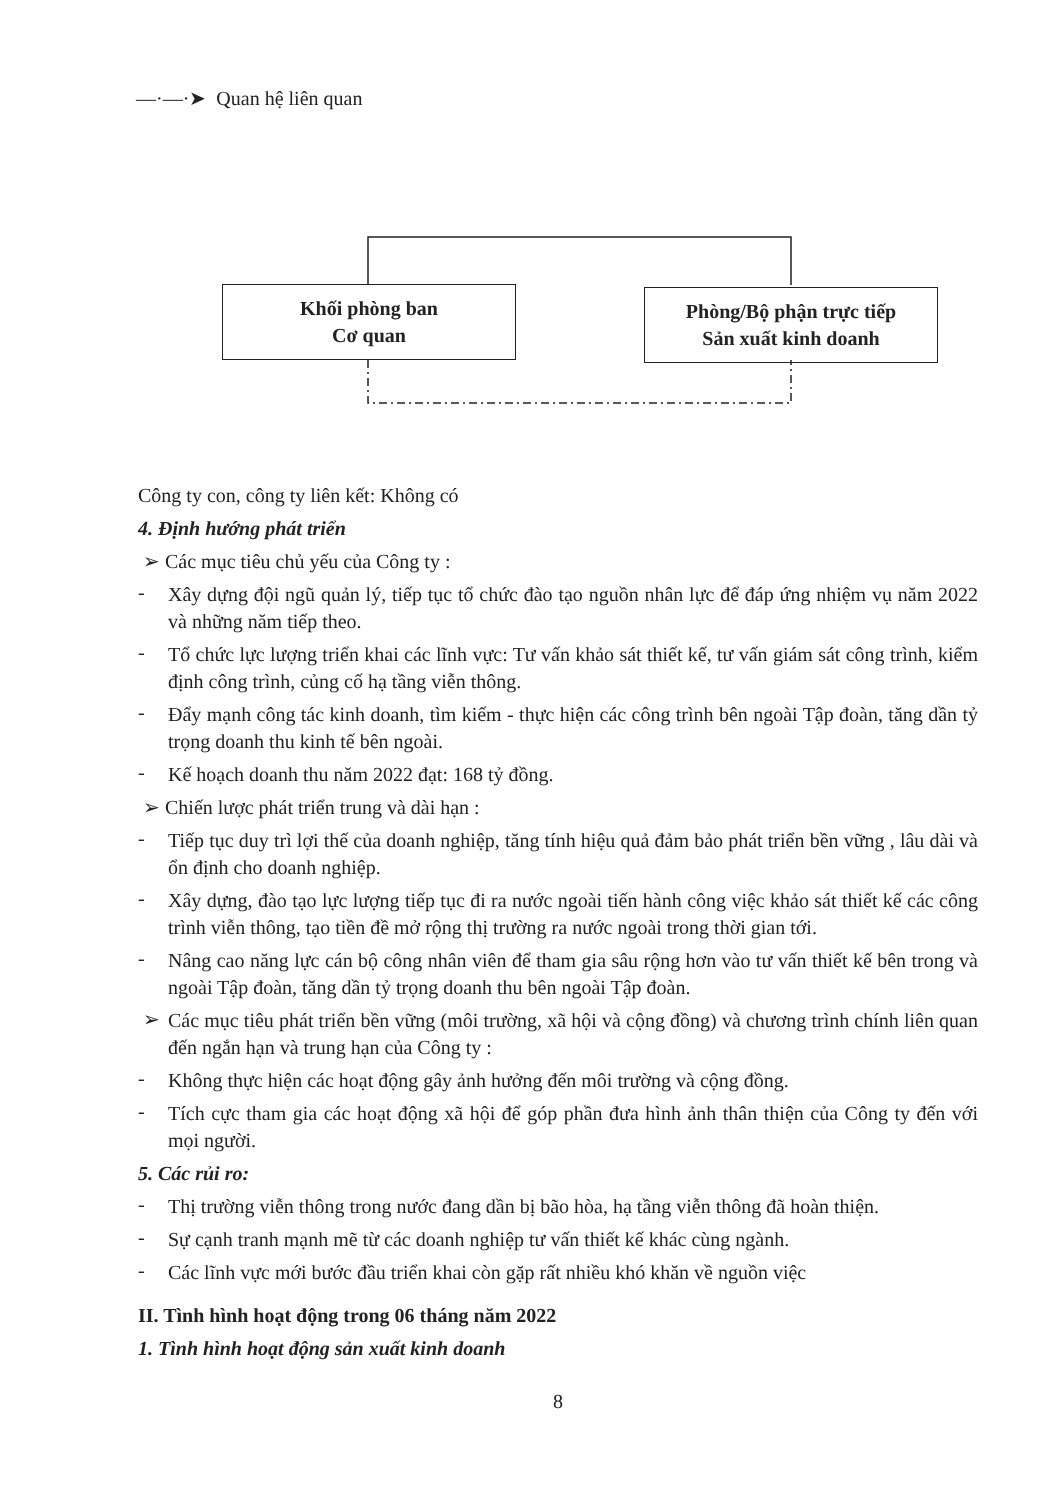—·—·➤ Quan hệ liên quan
Khối phòng ban
Cơ quan
Phòng/Bộ phận trực tiếp
Sản xuất kinh doanh
Công ty con, công ty liên kết: Không có
4. Định hướng phát triển
➢ Các mục tiêu chủ yếu của Công ty :
-
Xây dựng đội ngũ quản lý, tiếp tục tổ chức đào tạo nguồn nhân lực để đáp ứng nhiệm vụ năm 2022 và những năm tiếp theo.
-
Tổ chức lực lượng triển khai các lĩnh vực: Tư vấn khảo sát thiết kế, tư vấn giám sát công trình, kiểm định công trình, củng cố hạ tầng viễn thông.
-
Đẩy mạnh công tác kinh doanh, tìm kiếm - thực hiện các công trình bên ngoài Tập đoàn, tăng dần tỷ trọng doanh thu kinh tế bên ngoài.
-
Kế hoạch doanh thu năm 2022 đạt: 168 tỷ đồng.
➢ Chiến lược phát triển trung và dài hạn :
-
Tiếp tục duy trì lợi thế của doanh nghiệp, tăng tính hiệu quả đảm bảo phát triển bền vững , lâu dài và ổn định cho doanh nghiệp.
-
Xây dựng, đào tạo lực lượng tiếp tục đi ra nước ngoài tiến hành công việc khảo sát thiết kế các công trình viễn thông, tạo tiền đề mở rộng thị trường ra nước ngoài trong thời gian tới.
-
Nâng cao năng lực cán bộ công nhân viên để tham gia sâu rộng hơn vào tư vấn thiết kế bên trong và ngoài Tập đoàn, tăng dần tỷ trọng doanh thu bên ngoài Tập đoàn.
➢
Các mục tiêu phát triển bền vững (môi trường, xã hội và cộng đồng) và chương trình chính liên quan đến ngắn hạn và trung hạn của Công ty :
-
Không thực hiện các hoạt động gây ảnh hưởng đến môi trường và cộng đồng.
-
Tích cực tham gia các hoạt động xã hội để góp phần đưa hình ảnh thân thiện của Công ty đến với mọi người.
5. Các rủi ro:
-
Thị trường viễn thông trong nước đang dần bị bão hòa, hạ tầng viễn thông đã hoàn thiện.
-
Sự cạnh tranh mạnh mẽ từ các doanh nghiệp tư vấn thiết kế khác cùng ngành.
-
Các lĩnh vực mới bước đầu triển khai còn gặp rất nhiều khó khăn về nguồn việc
II. Tình hình hoạt động trong 06 tháng năm 2022
1. Tình hình hoạt động sản xuất kinh doanh
8